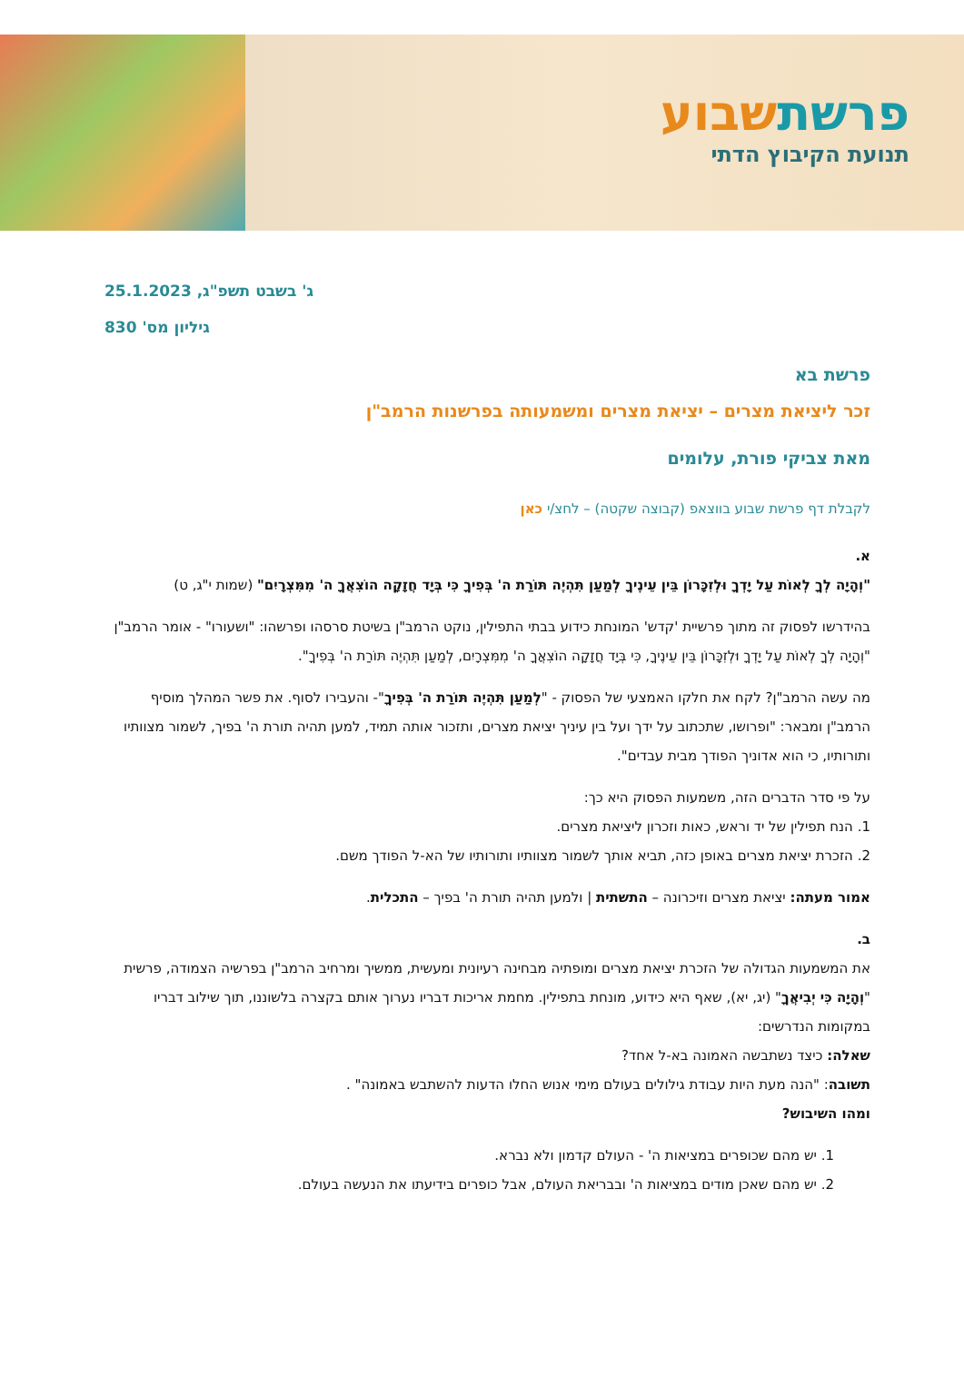פרשתשבוע
תנועת הקיבוץ הדתי
ג' בשבט תשפ"ג, 25.1.2023
גיליון מס' 830
פרשת בא
זכר ליציאת מצרים – יציאת מצרים ומשמעותה בפרשנות הרמב"ן
מאת צביקי פורת, עלומים
לקבלת דף פרשת שבוע בווצאפ (קבוצה שקטה) – לחצ/י כאן
א.
"וְהָיָה לְךָ לְאוֹת עַל יָדְךָ וּלְזִכָּרוֹן בֵּין עֵינֶיךָ לְמַעַן תִּהְיֶה תּוֹרַת ה' בְּפִיךָ כִּי בְּיָד חֲזָקָה הוֹצִאֲךָ ה' מִמִּצְרָיִם" (שמות י"ג, ט)
בהידרשו לפסוק זה מתוך פרשיית 'קדש' המונחת כידוע בבתי התפילין, נוקט הרמב"ן בשיטת סרסהו ופרשהו: "ושעורו" - אומר הרמב"ן "וְהָיָה לְךָ לְאוֹת עַל יָדְךָ וּלְזִכָּרוֹן בֵּין עֵינֶיךָ, כִּי בְּיָד חֲזָקָה הוֹצִאֲךָ ה' מִמִּצְרָיִם, לְמַעַן תִּהְיֶה תּוֹרַת ה' בְּפִיךָ".
מה עשה הרמב"ן? לקח את חלקו האמצעי של הפסוק - "לְמַעַן תִּהְיֶה תּוֹרַת ה' בְּפִיךָ"- והעבירו לסוף. את פשר המהלך מוסיף הרמב"ן ומבאר: "ופרושו, שתכתוב על ידך ועל בין עיניך יציאת מצרים, ותזכור אותה תמיד, למען תהיה תורת ה' בפיך, לשמור מצוותיו ותורותיו, כי הוא אדוניך הפודך מבית עבדים".
על פי סדר הדברים הזה, משמעות הפסוק היא כך:
1. הנח תפילין של יד וראש, כאות וזכרון ליציאת מצרים.
2. הזכרת יציאת מצרים באופן כזה, תביא אותך לשמור מצוותיו ותורותיו של הא-ל הפודך משם.
אמור מעתה: יציאת מצרים וזיכרונה – התשתית | ולמען תהיה תורת ה' בפיך – התכלית.
ב.
את המשמעות הגדולה של הזכרת יציאת מצרים ומופתיה מבחינה רעיונית ומעשית, ממשיך ומרחיב הרמב"ן בפרשיה הצמודה, פרשית "וְהָיָה כִּי יְבִיאֲךָ" (יג, יא), שאף היא כידוע, מונחת בתפילין. מחמת אריכות דבריו נערוך אותם בקצרה בלשוננו, תוך שילוב דבריו במקומות הנדרשים:
שאלה: כיצד נשתבשה האמונה בא-ל אחד?
תשובה: "הנה מעת היות עבודת גילולים בעולם מימי אנוש החלו הדעות להשתבש באמונה" .
ומהו השיבוש?
1. יש מהם שכופרים במציאות ה' - העולם קדמון ולא נברא.
2. יש מהם שאכן מודים במציאות ה' ובבריאת העולם, אבל כופרים בידיעתו את הנעשה בעולם.